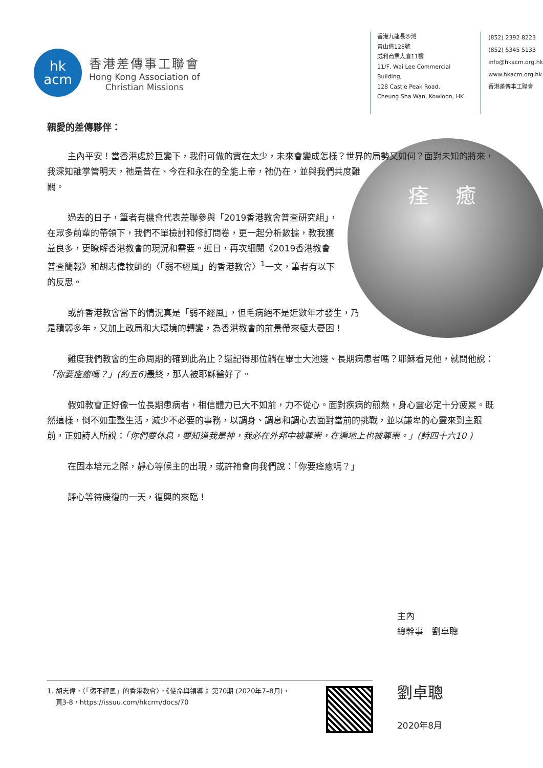hk
acm
香港差傳事工聯會
Hong Kong Association of
Christian Missions
香港九龍長沙灣
青山道128號
威利商業大廈11樓
11/F, Wai Lee Commercial Building,
128 Castle Peak Road,
Cheung Sha Wan, Kowloon, HK
(852) 2392 8223
(852) 5345 5133
info@hkacm.org.hk
www.hkacm.org.hk
香港差傳事工聯會
親愛的差傳夥伴：
痊 癒
主內平安！當香港處於巨變下，我們可做的實在太少，未來會變成怎樣？世界的局勢又如何？面對未知的將來，我深知誰掌管明天，祂是昔在、今在和永在的全能上帝，祂仍在，並與我們共度難關。
過去的日子，筆者有機會代表差聯參與「2019香港教會普查研究組」，在眾多前輩的帶領下，我們不單檢討和修訂問卷，更一起分析數據，教我獲益良多，更瞭解香港教會的現況和需要。近日，再次細閱《2019香港教會普查簡報》和胡志偉牧師的〈「弱不經風」的香港教會〉<sup>1</sup>一文，筆者有以下的反思。
或許香港教會當下的情況真是「弱不經風」，但毛病絕不是近數年才發生，乃是積弱多年，又加上政局和大環境的轉變，為香港教會的前景帶來極大憂困！
難度我們教會的生命周期的確到此為止？還記得那位躺在畢士大池邊、長期病患者嗎？耶穌看見他，就問他說：「你要痊癒嗎？」(約五6) 最終，那人被耶穌醫好了。
假如教會正好像一位長期患病者，相信體力已大不如前，力不從心。面對疾病的煎熬，身心靈必定十分疲累。既然這樣，倒不如重整生活，減少不必要的事務，以調身、調息和調心去面對當前的挑戰，並以謙卑的心靈來到主跟前，正如詩人所說：「你們要休息，要知道我是神，我必在外邦中被尊崇，在遍地上也被尊崇。」(詩四十六10 )
在固本培元之際，靜心等候主的出現，或許祂會向我們說：「你要痊癒嗎？」
靜心等待康復的一天，復興的來臨！
主內
總幹事　劉卓聰
劉卓聰
2020年8月
1. 胡志偉，〈「弱不經風」的香港教會〉，《使命與領導 》第70期 (2020年7–8月)，
頁3-8，https://issuu.com/hkcrm/docs/70